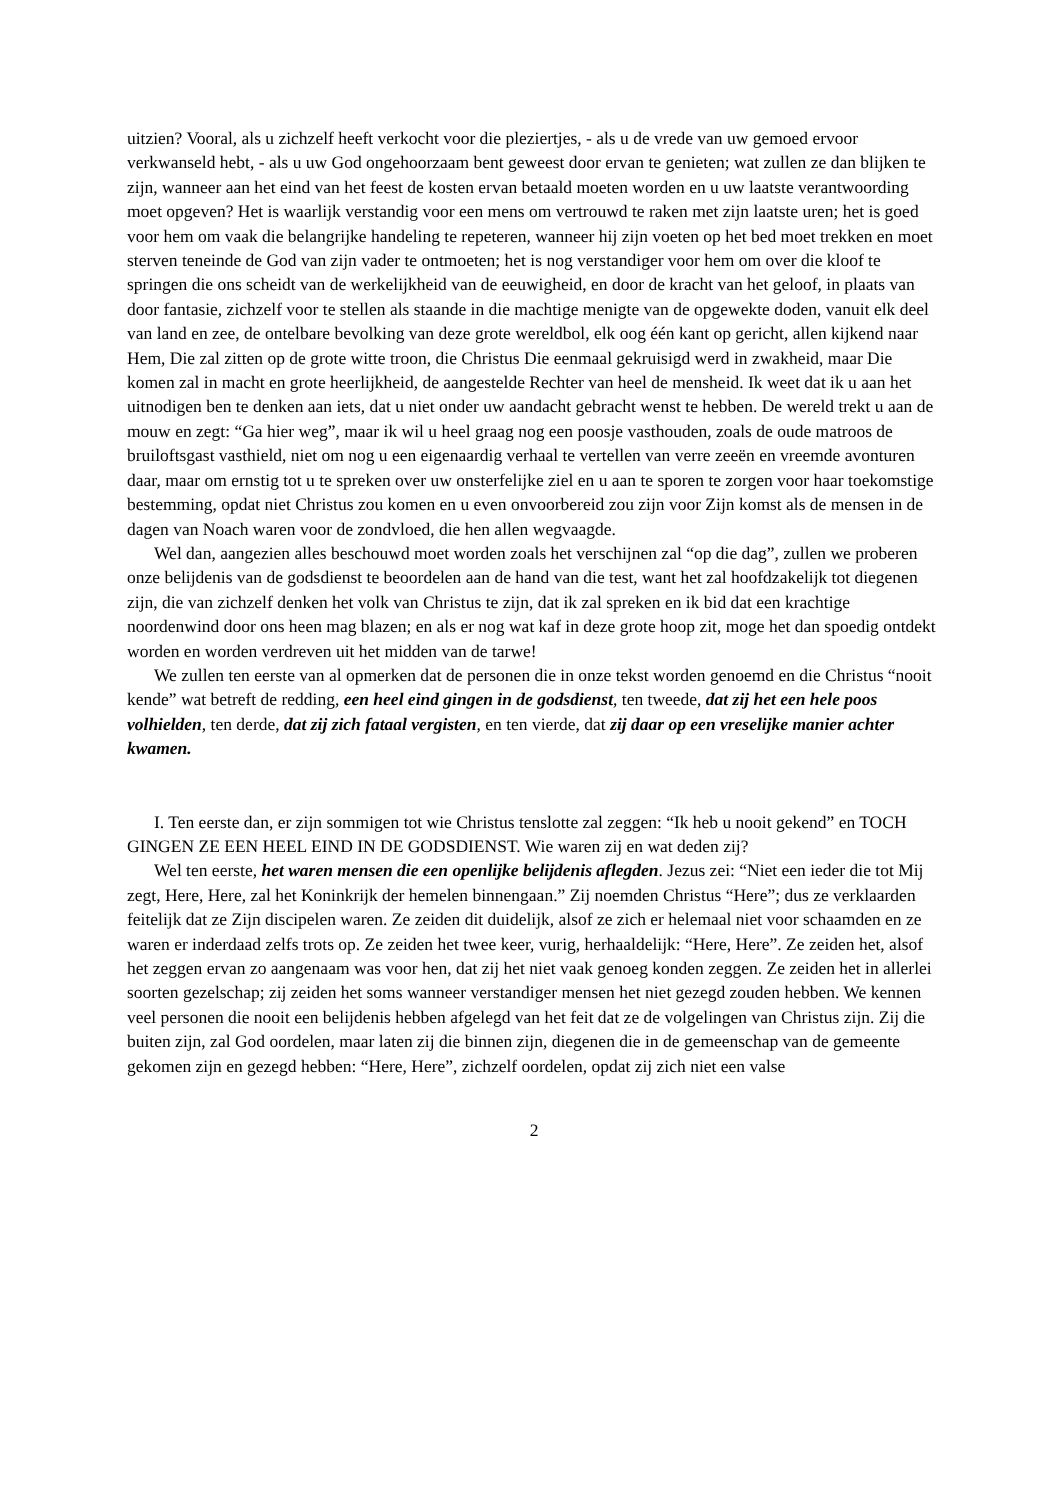uitzien? Vooral, als u zichzelf heeft verkocht voor die pleziertjes, - als u de vrede van uw gemoed ervoor verkwanseld hebt, - als u uw God ongehoorzaam bent geweest door ervan te genieten; wat zullen ze dan blijken te zijn, wanneer aan het eind van het feest de kosten ervan betaald moeten worden en u uw laatste verantwoording moet opgeven? Het is waarlijk verstandig voor een mens om vertrouwd te raken met zijn laatste uren; het is goed voor hem om vaak die belangrijke handeling te repeteren, wanneer hij zijn voeten op het bed moet trekken en moet sterven teneinde de God van zijn vader te ontmoeten; het is nog verstandiger voor hem om over die kloof te springen die ons scheidt van de werkelijkheid van de eeuwigheid, en door de kracht van het geloof, in plaats van door fantasie, zichzelf voor te stellen als staande in die machtige menigte van de opgewekte doden, vanuit elk deel van land en zee, de ontelbare bevolking van deze grote wereldbol, elk oog één kant op gericht, allen kijkend naar Hem, Die zal zitten op de grote witte troon, die Christus Die eenmaal gekruisigd werd in zwakheid, maar Die komen zal in macht en grote heerlijkheid, de aangestelde Rechter van heel de mensheid. Ik weet dat ik u aan het uitnodigen ben te denken aan iets, dat u niet onder uw aandacht gebracht wenst te hebben. De wereld trekt u aan de mouw en zegt: “Ga hier weg”, maar ik wil u heel graag nog een poosje vasthouden, zoals de oude matroos de bruiloftsgast vasthield, niet om nog u een eigenaardig verhaal te vertellen van verre zeeën en vreemde avonturen daar, maar om ernstig tot u te spreken over uw onsterfelijke ziel en u aan te sporen te zorgen voor haar toekomstige bestemming, opdat niet Christus zou komen en u even onvoorbereid zou zijn voor Zijn komst als de mensen in de dagen van Noach waren voor de zondvloed, die hen allen wegvaagde.
Wel dan, aangezien alles beschouwd moet worden zoals het verschijnen zal “op die dag”, zullen we proberen onze belijdenis van de godsdienst te beoordelen aan de hand van die test, want het zal hoofdzakelijk tot diegenen zijn, die van zichzelf denken het volk van Christus te zijn, dat ik zal spreken en ik bid dat een krachtige noordenwind door ons heen mag blazen; en als er nog wat kaf in deze grote hoop zit, moge het dan spoedig ontdekt worden en worden verdreven uit het midden van de tarwe!
We zullen ten eerste van al opmerken dat de personen die in onze tekst worden genoemd en die Christus “nooit kende” wat betreft de redding, een heel eind gingen in de godsdienst, ten tweede, dat zij het een hele poos volhielden, ten derde, dat zij zich fataal vergisten, en ten vierde, dat zij daar op een vreselijke manier achter kwamen.
I. Ten eerste dan, er zijn sommigen tot wie Christus tenslotte zal zeggen: “Ik heb u nooit gekend” en TOCH GINGEN ZE EEN HEEL EIND IN DE GODSDIENST. Wie waren zij en wat deden zij?
Wel ten eerste, het waren mensen die een openlijke belijdenis aflegden. Jezus zei: “Niet een ieder die tot Mij zegt, Here, Here, zal het Koninkrijk der hemelen binnengaan.” Zij noemden Christus “Here”; dus ze verklaarden feitelijk dat ze Zijn discipelen waren. Ze zeiden dit duidelijk, alsof ze zich er helemaal niet voor schaamden en ze waren er inderdaad zelfs trots op. Ze zeiden het twee keer, vurig, herhaaldelijk: “Here, Here”. Ze zeiden het, alsof het zeggen ervan zo aangenaam was voor hen, dat zij het niet vaak genoeg konden zeggen. Ze zeiden het in allerlei soorten gezelschap; zij zeiden het soms wanneer verstandiger mensen het niet gezegd zouden hebben. We kennen veel personen die nooit een belijdenis hebben afgelegd van het feit dat ze de volgelingen van Christus zijn. Zij die buiten zijn, zal God oordelen, maar laten zij die binnen zijn, diegenen die in de gemeenschap van de gemeente gekomen zijn en gezegd hebben: “Here, Here”, zichzelf oordelen, opdat zij zich niet een valse
2